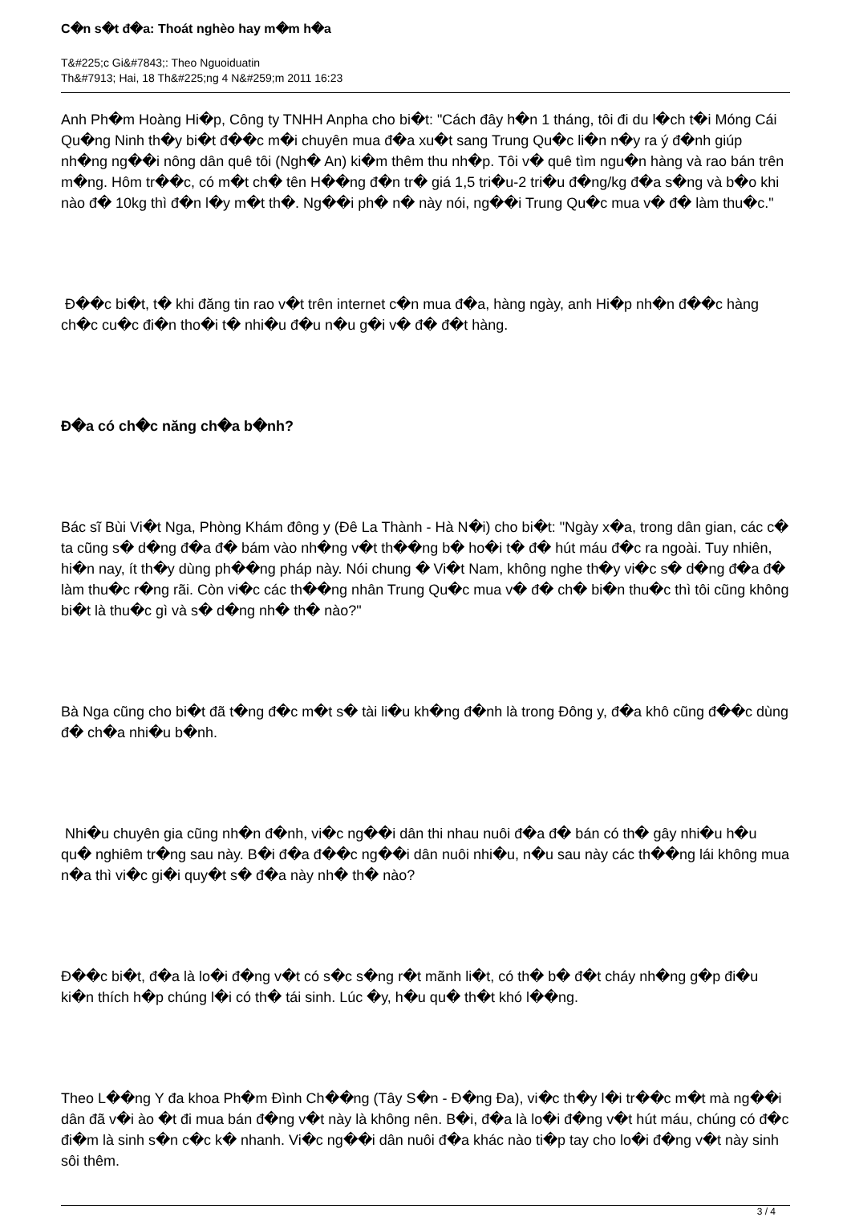C�n s�t đ�a: Thoát nghèo hay m�m h�a
T&#225;c Gi&#7843;: Theo Nguoiduatin
Th&#7913; Hai, 18 Th&#225;ng 4 N&#259;m 2011 16:23
Anh Ph�m Hoàng Hi�p, Công ty TNHH Anpha cho bi�t: "Cách đây h�n 1 tháng, tôi đi du l�ch t�i Móng Cái Qu�ng Ninh th�y bi�t đ��c m�i chuyên mua đ�a xu�t sang Trung Qu�c li�n n�y ra ý đ�nh giúp nh�ng ng��i nông dân quê tôi (Ngh� An) ki�m thêm thu nh�p. Tôi v� quê tìm ngu�n hàng và rao bán trên m�ng. Hôm tr��c, có m�t ch� tên H��ng đ�n tr� giá 1,5 tri�u-2 tri�u đ�ng/kg đ�a s�ng và b�o khi nào đ� 10kg thì đ�n l�y m�t th�. Ng��i ph� n� này nói, ng��i Trung Qu�c mua v� đ� làm thu�c."
Đ��c bi�t, t� khi đăng tin rao v�t trên internet c�n mua đ�a, hàng ngày, anh Hi�p nh�n đ��c hàng ch�c cu�c đi�n tho�i t� nhi�u đ�u n�u g�i v� đ� đ�t hàng.
Đ�a có ch�c năng ch�a b�nh?
Bác sĩ Bùi Vi�t Nga, Phòng Khám đông y (Đê La Thành - Hà N�i) cho bi�t: "Ngày x�a, trong dân gian, các c� ta cũng s� d�ng đ�a đ� bám vào nh�ng v�t th��ng b� ho�i t� đ� hút máu đ�c ra ngoài. Tuy nhiên, hi�n nay, ít th�y dùng ph��ng pháp này. Nói chung � Vi�t Nam, không nghe th�y vi�c s� d�ng đ�a đ� làm thu�c r�ng rãi. Còn vi�c các th��ng nhân Trung Qu�c mua v� đ� ch� bi�n thu�c thì tôi cũng không bi�t là thu�c gì và s� d�ng nh� th� nào?"
Bà Nga cũng cho bi�t đã t�ng đ�c m�t s� tài li�u kh�ng đ�nh là trong Đông y, đ�a khô cũng đ��c dùng đ� ch�a nhi�u b�nh.
Nhi�u chuyên gia cũng nh�n đ�nh, vi�c ng��i dân thi nhau nuôi đ�a đ� bán có th� gây nhi�u h�u qu� nghiêm tr�ng sau này. B�i đ�a đ��c ng��i dân nuôi nhi�u, n�u sau này các th��ng lái không mua n�a thì vi�c gi�i quy�t s� đ�a này nh� th� nào?
Đ��c bi�t, đ�a là lo�i đ�ng v�t có s�c s�ng r�t mãnh li�t, có th� b� đ�t cháy nh�ng g�p đi�u ki�n thích h�p chúng l�i có th� tái sinh. Lúc �y, h�u qu� th�t khó l��ng.
Theo L��ng Y đa khoa Ph�m Đình Ch��ng (Tây S�n - Đ�ng Đa), vi�c th�y l�i tr��c m�t mà ng��i dân đã v�i ào �t đi mua bán đ�ng v�t này là không nên. B�i, đ�a là lo�i đ�ng v�t hút máu, chúng có đ�c đi�m là sinh s�n c�c k� nhanh. Vi�c ng��i dân nuôi đ�a khác nào ti�p tay cho lo�i đ�ng v�t này sinh sôi thêm.
3 / 4